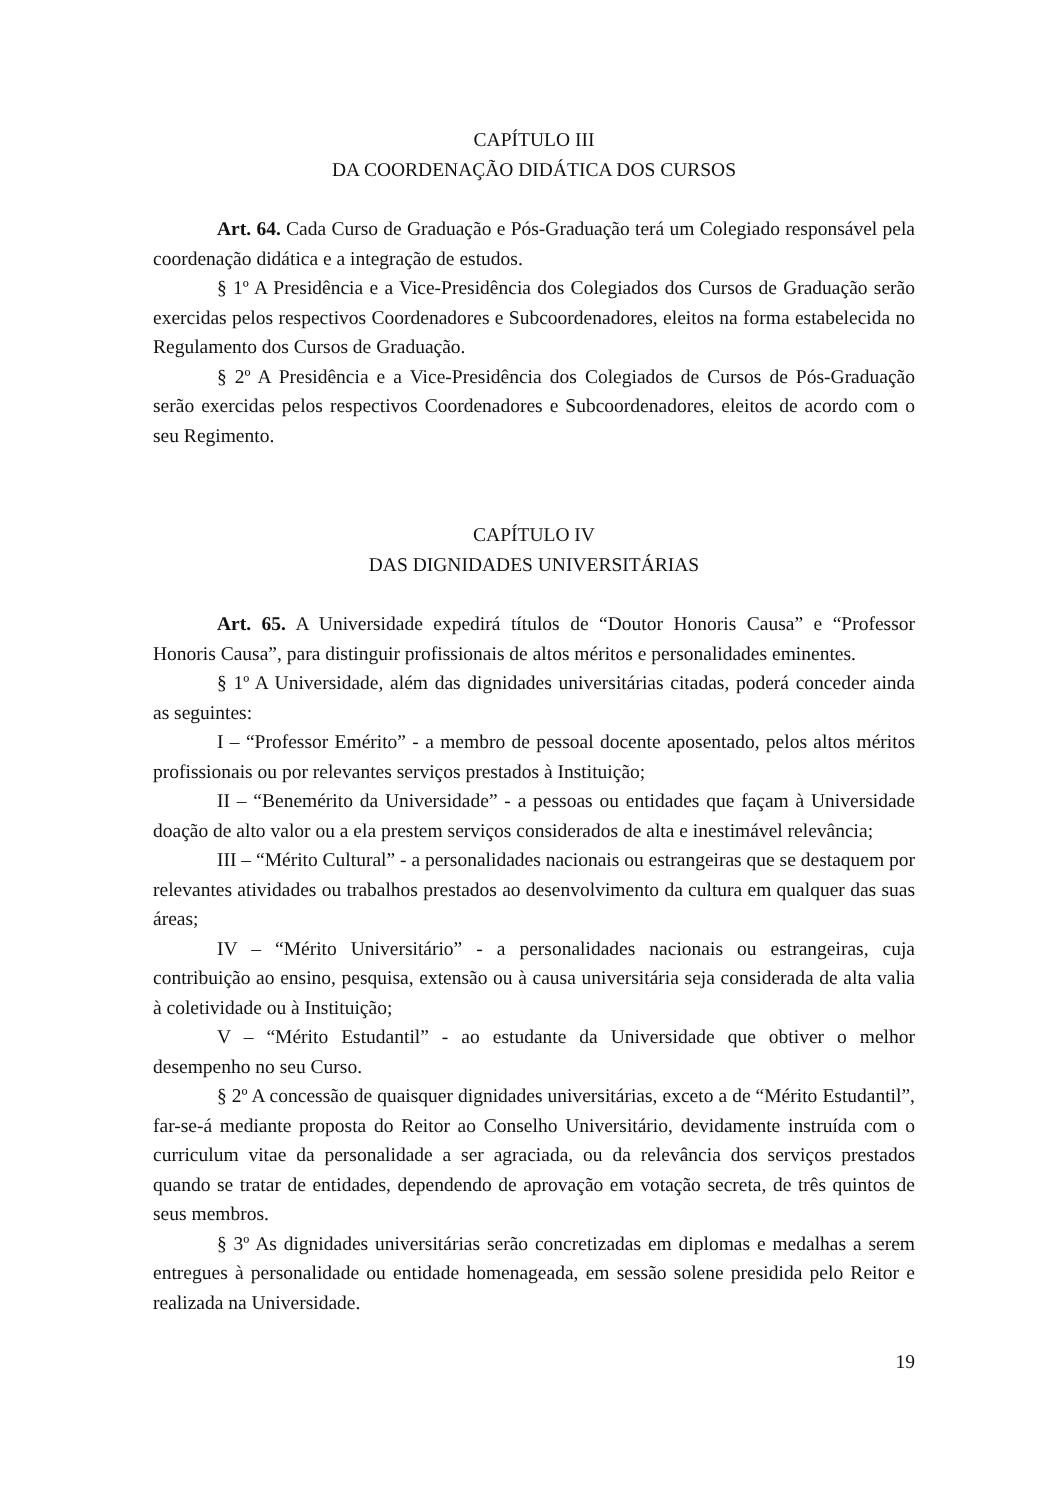CAPÍTULO III
DA COORDENAÇÃO DIDÁTICA DOS CURSOS
Art. 64. Cada Curso de Graduação e Pós-Graduação terá um Colegiado responsável pela coordenação didática e a integração de estudos.
§ 1º A Presidência e a Vice-Presidência dos Colegiados dos Cursos de Graduação serão exercidas pelos respectivos Coordenadores e Subcoordenadores, eleitos na forma estabelecida no Regulamento dos Cursos de Graduação.
§ 2º A Presidência e a Vice-Presidência dos Colegiados de Cursos de Pós-Graduação serão exercidas pelos respectivos Coordenadores e Subcoordenadores, eleitos de acordo com o seu Regimento.
CAPÍTULO IV
DAS DIGNIDADES UNIVERSITÁRIAS
Art. 65. A Universidade expedirá títulos de “Doutor Honoris Causa” e “Professor Honoris Causa”, para distinguir profissionais de altos méritos e personalidades eminentes.
§ 1º A Universidade, além das dignidades universitárias citadas, poderá conceder ainda as seguintes:
I – “Professor Emérito” - a membro de pessoal docente aposentado, pelos altos méritos profissionais ou por relevantes serviços prestados à Instituição;
II – “Benemérito da Universidade” - a pessoas ou entidades que façam à Universidade doação de alto valor ou a ela prestem serviços considerados de alta e inestimável relevância;
III – “Mérito Cultural” - a personalidades nacionais ou estrangeiras que se destaquem por relevantes atividades ou trabalhos prestados ao desenvolvimento da cultura em qualquer das suas áreas;
IV – “Mérito Universitário” - a personalidades nacionais ou estrangeiras, cuja contribuição ao ensino, pesquisa, extensão ou à causa universitária seja considerada de alta valia à coletividade ou à Instituição;
V – “Mérito Estudantil” - ao estudante da Universidade que obtiver o melhor desempenho no seu Curso.
§ 2º A concessão de quaisquer dignidades universitárias, exceto a de “Mérito Estudantil”, far-se-á mediante proposta do Reitor ao Conselho Universitário, devidamente instruída com o curriculum vitae da personalidade a ser agraciada, ou da relevância dos serviços prestados quando se tratar de entidades, dependendo de aprovação em votação secreta, de três quintos de seus membros.
§ 3º As dignidades universitárias serão concretizadas em diplomas e medalhas a serem entregues à personalidade ou entidade homenageada, em sessão solene presidida pelo Reitor e realizada na Universidade.
19